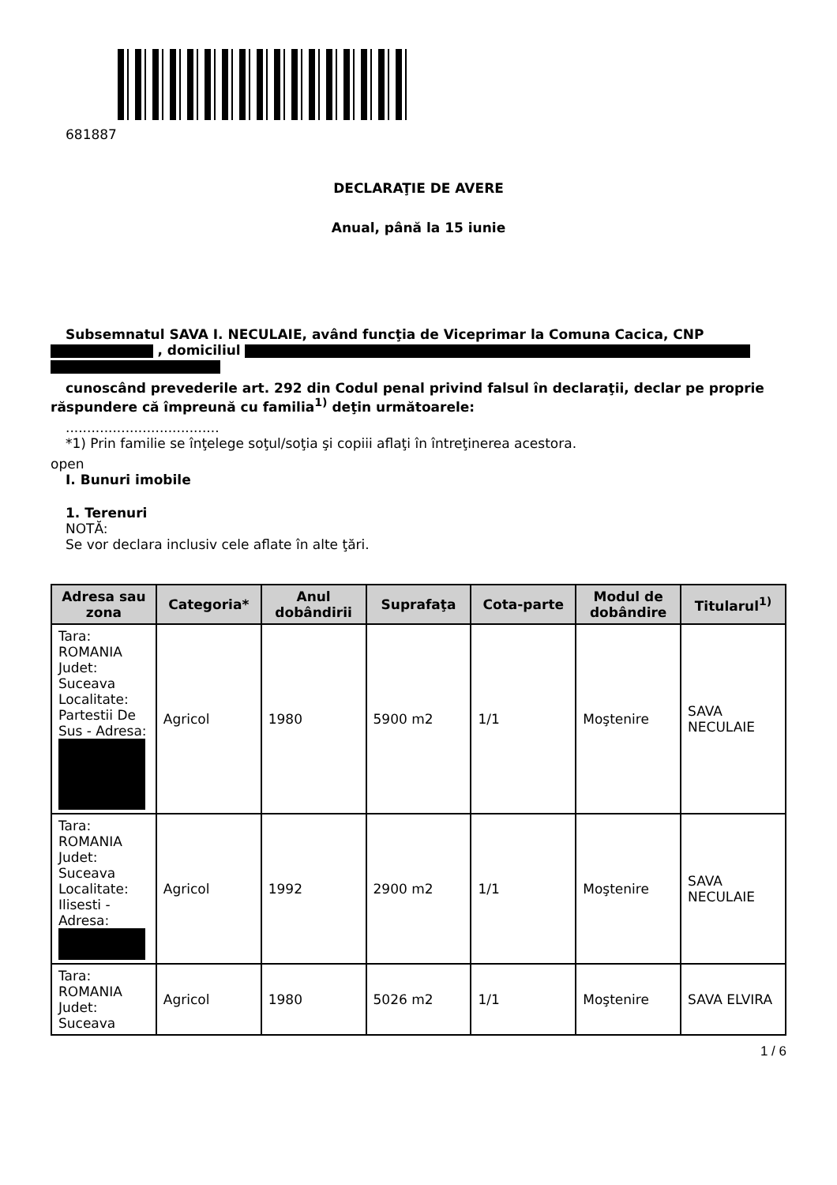681887
DECLARAŢIE DE AVERE
Anual, până la 15 iunie
Subsemnatul SAVA I. NECULAIE, având funcţia de Viceprimar la Comuna Cacica, CNP
, domiciliul
cunoscând prevederile art. 292 din Codul penal privind falsul în declaraţii, declar pe proprie
răspundere că împreună cu familia<sup>1)</sup> deţin următoarele:
....................................
*1) Prin familie se înţelege soţul/soţia şi copiii aflaţi în întreţinerea acestora.
open
I. Bunuri imobile
1. Terenuri
NOTĂ:
Se vor declara inclusiv cele aflate în alte ţări.
| Adresa sau zona | Categoria* | Anul dobândirii | Suprafaţa | Cota-parte | Modul de dobândire | Titularul<sup>1)</sup> |
| --- | --- | --- | --- | --- | --- | --- |
| Tara: ROMANIA Judet: Suceava Localitate: Partestii De Sus - Adresa: | Agricol | 1980 | 5900 m2 | 1/1 | Moştenire | SAVA NECULAIE |
| Tara: ROMANIA Judet: Suceava Localitate: Ilisesti - Adresa: | Agricol | 1992 | 2900 m2 | 1/1 | Moştenire | SAVA NECULAIE |
| Tara: ROMANIA Judet: Suceava | Agricol | 1980 | 5026 m2 | 1/1 | Moştenire | SAVA ELVIRA |
1 / 6